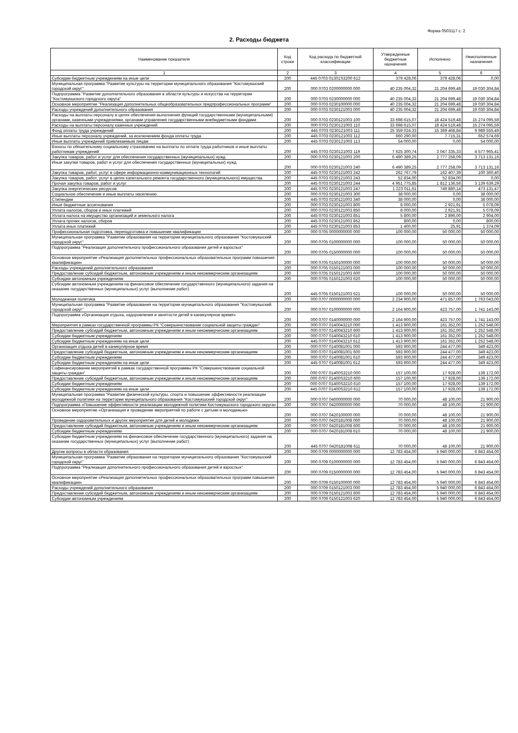Форма 0503117 с. 2
2. Расходы бюджета
| Наименование показателя | Код строки | Код расхода по бюджетной классификации | Утвержденные бюджетные назначения | Исполнено | Неисполненные назначения |
| --- | --- | --- | --- | --- | --- |
| 1 | 2 | 3 | 4 | 5 | 6 |
| Субсидии бюджетным учреждениям на иные цели | 200 | 445 0703 01301S3200 612 | 379 428,06 | 379 428,06 | 0,00 |
| Муниципальная программа "Развитие культуры на территории муниципального образования "Костомукшский городской округ" | 200 | 000 0703 0200000000 000 | 40 235 004,32 | 21 204 699,48 | 19 030 304,84 |
| Подпрограмма "Развитие дополнительного образования в области культуры и искусства на территории "Костомукшского городского округа" | 200 | 000 0703 0230000000 000 | 40 235 004,32 | 21 204 699,48 | 19 030 304,84 |
| Основное мероприятие "Реализация дополнительных общеобразовательных предпрофессиональных программ" | 200 | 000 0703 0230100000 000 | 40 235 004,32 | 21 204 699,48 | 19 030 304,84 |
| Расходы учреждений дополнительного образования | 200 | 000 0703 0230121003 000 | 40 235 004,32 | 21 204 699,48 | 19 030 304,84 |
| Расходы на выплаты персоналу в целях обеспечения выполнения функций государственными (муниципальными) органами, казенными учреждениями, органами управления государственными внебюджетными фондами | 200 | 000 0703 0230121003 100 | 33 698 615,07 | 18 424 519,48 | 15 274 095,59 |
| Расходы на выплаты персоналу казенных учреждений | 200 | 000 0703 0230121003 110 | 33 698 615,07 | 18 424 519,48 | 15 274 095,59 |
| Фонд оплаты труда учреждений | 200 | 445 0703 0230121003 111 | 25 359 024,33 | 15 369 468,84 | 9 989 555,49 |
| Иные выплаты персоналу учреждений, за исключением фонда оплаты труда | 200 | 445 0703 0230121003 112 | 660 290,00 | 7 715,31 | 652 574,69 |
| Иные выплаты учреждений привлекаемым лицам | 200 | 445 0703 0230121003 113 | 54 000,00 | 0,00 | 54 000,00 |
| Взносы по обязательному социальному страхованию на выплаты по оплате труда работников и иные выплаты работникам учреждений | 200 | 445 0703 0230121003 119 | 7 625 300,74 | 3 047 335,33 | 4 577 965,41 |
| Закупка товаров, работ и услуг для обеспечения государственных (муниципальных) нужд | 200 | 000 0703 0230121003 200 | 6 490 389,25 | 2 777 258,09 | 3 713 131,16 |
| Иные закупки товаров, работ и услуг для обеспечения государственных (муниципальных) нужд | 200 | 000 0703 0230121003 240 | 6 490 389,25 | 2 777 258,09 | 3 713 131,16 |
| Закупка товаров, работ, услуг в сфере информационно-коммуникационных технологий | 200 | 445 0703 0230121003 242 | 262 767,79 | 162 407,39 | 100 360,40 |
| Закупка товаров, работ, услуг в целях капитального ремонта государственного (муниципального) имущества | 200 | 445 0703 0230121003 243 | 52 834,00 | 52 834,00 | 0,00 |
| Прочая закупка товаров, работ и услуг | 200 | 445 0703 0230121003 244 | 4 951 775,85 | 1 812 136,56 | 3 139 639,29 |
| Закупка энергетических ресурсов | 200 | 445 0703 0230121003 247 | 1 223 011,61 | 749 880,14 | 473 131,47 |
| Социальное обеспечение и иные выплаты населению | 200 | 000 0703 0230121003 300 | 38 000,00 | 0,00 | 38 000,00 |
| Стипендии | 200 | 445 0703 0230121003 340 | 38 000,00 | 0,00 | 38 000,00 |
| Иные бюджетные ассигнования | 200 | 000 0703 0230121003 800 | 8 000,00 | 2 921,91 | 5 078,09 |
| Уплата налогов, сборов и иных платежей | 200 | 000 0703 0230121003 850 | 8 000,00 | 2 921,91 | 5 078,09 |
| Уплата налога на имущество организаций и земельного налога | 200 | 445 0703 0230121003 851 | 5 800,00 | 2 896,00 | 2 904,00 |
| Уплата прочих налогов, сборов | 200 | 445 0703 0230121003 852 | 800,00 | 0,00 | 800,00 |
| Уплата иных платежей | 200 | 445 0703 0230121003 853 | 1 400,00 | 25,91 | 1 374,09 |
| Профессиональная подготовка, переподготовка и повышение квалификации | 200 | 000 0705 0000000000 000 | 100 000,00 | 50 000,00 | 50 000,00 |
| Муниципальная программа "Развитие образования на территории муниципального образования "Костомукшский городской округ" | 200 | 000 0705 0100000000 000 | 100 000,00 | 50 000,00 | 50 000,00 |
| Подпрограмма "Реализация дополнительного профессионального образования детей и взрослых" | 200 | 000 0705 0150000000 000 | 100 000,00 | 50 000,00 | 50 000,00 |
| Основное мероприятие «Реализация дополнительных профессиональных образовательных программ повышения квалификации» | 200 | 000 0705 0150100000 000 | 100 000,00 | 50 000,00 | 50 000,00 |
| Расходы учреждений дополнительного образования | 200 | 000 0705 0150121003 000 | 100 000,00 | 50 000,00 | 50 000,00 |
| Предоставление субсидий бюджетным, автономным учреждениям и иным некоммерческим организациям | 200 | 000 0705 0150121003 600 | 100 000,00 | 50 000,00 | 50 000,00 |
| Субсидии автономным учреждениям | 200 | 000 0705 0150121003 620 | 100 000,00 | 50 000,00 | 50 000,00 |
| Субсидии автономным учреждениям на финансовое обеспечение государственного (муниципального) задания на оказание государственных (муниципальных) услуг (выполнение работ) | 200 | 445 0705 0150121003 621 | 100 000,00 | 50 000,00 | 50 000,00 |
| Молодежная политика | 200 | 000 0707 0000000000 000 | 2 234 900,00 | 471 857,00 | 1 763 043,00 |
| Муниципальная программа "Развитие образования на территории муниципального образования "Костомукшский городской округ" | 200 | 000 0707 0100000000 000 | 2 164 900,00 | 423 757,00 | 1 741 143,00 |
| Подпрограмма «Организация отдыха, оздоровления и занятости детей в каникулярное время» | 200 | 000 0707 0140000000 000 | 2 164 900,00 | 423 757,00 | 1 741 143,00 |
| Мероприятия в рамках государственной программы РК "Совершенствование социальной защиты граждан" | 200 | 000 0707 0140043210 000 | 1 413 900,00 | 161 352,00 | 1 252 548,00 |
| Предоставление субсидий бюджетным, автономным учреждениям и иным некоммерческим организациям | 200 | 000 0707 0140043210 600 | 1 413 900,00 | 161 352,00 | 1 252 548,00 |
| Субсидии бюджетным учреждениям | 200 | 000 0707 0140043210 610 | 1 413 900,00 | 161 352,00 | 1 252 548,00 |
| Субсидии бюджетным учреждениям на иные цели | 200 | 445 0707 0140043210 612 | 1 413 900,00 | 161 352,00 | 1 252 548,00 |
| Организация отдыха детей в каникулярное время | 200 | 000 0707 0140081001 000 | 593 900,00 | 244 477,00 | 349 423,00 |
| Предоставление субсидий бюджетным, автономным учреждениям и иным некоммерческим организациям | 200 | 000 0707 0140081001 600 | 593 900,00 | 244 477,00 | 349 423,00 |
| Субсидии бюджетным учреждениям | 200 | 000 0707 0140081001 610 | 593 900,00 | 244 477,00 | 349 423,00 |
| Субсидии бюджетным учреждениям на иные цели | 200 | 445 0707 0140081001 612 | 593 900,00 | 244 477,00 | 349 423,00 |
| Софинансирование мероприятий в рамках государственной программы РК "Совершенствование социальной защиты граждан" | 200 | 000 0707 01400S3210 000 | 157 100,00 | 17 928,00 | 139 172,00 |
| Предоставление субсидий бюджетным, автономным учреждениям и иным некоммерческим организациям | 200 | 000 0707 01400S3210 600 | 157 100,00 | 17 928,00 | 139 172,00 |
| Субсидии бюджетным учреждениям | 200 | 000 0707 01400S3210 610 | 157 100,00 | 17 928,00 | 139 172,00 |
| Субсидии бюджетным учреждениям на иные цели | 200 | 445 0707 01400S3210 612 | 157 100,00 | 17 928,00 | 139 172,00 |
| Муниципальная программа "Развитие физической культуры, спорта и повышение эффективности реализации молодежной политики на территории муниципального образования "Костомукшский городской округ" | 200 | 000 0707 0400000000 000 | 70 000,00 | 48 100,00 | 21 900,00 |
| Подпрограмма «Повышение эффективности реализации молодежной политики Костомукшского городского округа» | 200 | 000 0707 0420000000 000 | 70 000,00 | 48 100,00 | 21 900,00 |
| Основное мероприятие «Организация и проведение мероприятий по работе с детьми и молодежью» | 200 | 000 0707 0420100000 000 | 70 000,00 | 48 100,00 | 21 900,00 |
| Проведение оздоровительных и других мероприятия для детей и молодежи | 200 | 000 0707 0420181008 000 | 70 000,00 | 48 100,00 | 21 900,00 |
| Предоставление субсидий бюджетным, автономным учреждениям и иным некоммерческим организациям | 200 | 000 0707 0420181008 600 | 70 000,00 | 48 100,00 | 21 900,00 |
| Субсидии бюджетным учреждениям | 200 | 000 0707 0420181008 610 | 70 000,00 | 48 100,00 | 21 900,00 |
| Субсидии бюджетным учреждениям на финансовое обеспечение государственного (муниципального) задания на оказание государственных (муниципальных) услуг (выполнение работ) | 200 | 445 0707 0420181008 611 | 70 000,00 | 48 100,00 | 21 900,00 |
| Другие вопросы в области образования | 200 | 000 0709 0000000000 000 | 12 783 454,00 | 5 940 000,00 | 6 843 454,00 |
| Муниципальная программа "Развитие образования на территории муниципального образования "Костомукшский городской округ" | 200 | 000 0709 0100000000 000 | 12 783 454,00 | 5 940 000,00 | 6 843 454,00 |
| Подпрограмма "Реализация дополнительного профессионального образования детей и взрослых" | 200 | 000 0709 0150000000 000 | 12 783 454,00 | 5 940 000,00 | 6 843 454,00 |
| Основное мероприятие «Реализация дополнительных профессиональных образовательных программ повышения квалификации» | 200 | 000 0709 0150100000 000 | 12 783 454,00 | 5 940 000,00 | 6 843 454,00 |
| Расходы учреждений дополнительного образования | 200 | 000 0709 0150121003 000 | 12 783 454,00 | 5 940 000,00 | 6 843 454,00 |
| Предоставление субсидий бюджетным, автономным учреждениям и иным некоммерческим организациям | 200 | 000 0709 0150121003 600 | 12 783 454,00 | 5 940 000,00 | 6 843 454,00 |
| Субсидии автономным учреждениям | 200 | 000 0709 0150121003 620 | 12 783 454,00 | 5 940 000,00 | 6 843 454,00 |